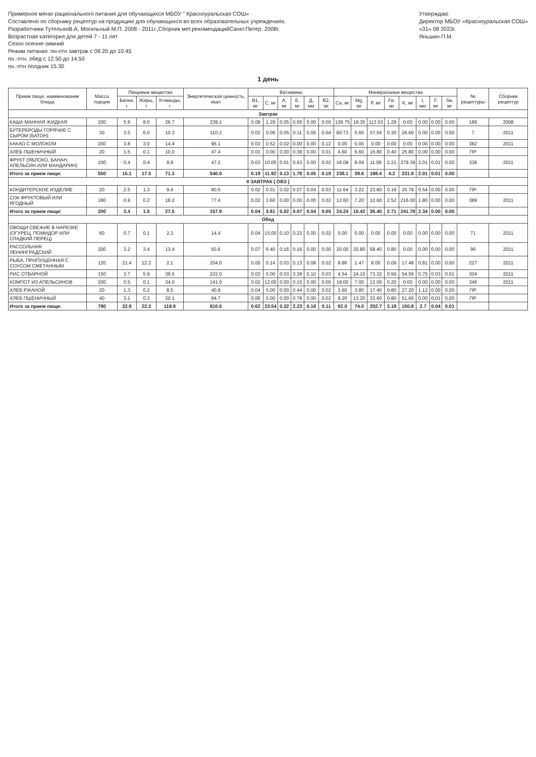Примерное меню рационального питания для обучающихся МБОУ " Красноуральская СОШ»
Составлено по сборнику рецептур на продукцию для обучающихся во всех образовательных учреждениях.
Разработчики ТутельянВ.А, Могильный М.П. 2008 - 2011г.,Сборник мет.рекомендацийСанкт.Питер. 2008г.
Возрастная категория для детей 7 - 11 лет
Сезон осенне-зимний
Режим питания :пн-птн завтрак с 09.20 до 10.45
пн.-птн. обед с 12.50 до 14.50
пн.-птн полдник 15.30
Утверждаю
Директор МБОУ «Красноуральская СОШ»
«31» 08 2023г.
Яньшин П.М.
1 день
| Прием пищи, наименование блюда | Масса порции | Пищевые вещества | | | Энергетическая ценность, ккал | Витамины | | | | | | Минеральные вещества | | | | | | | | № рецептуры | Сборник рецептур |
| --- | --- | --- | --- | --- | --- | --- | --- | --- | --- | --- | --- | --- | --- | --- | --- | --- | --- | --- | --- | --- | --- |
| | | Белки, г | Жиры, г | Углеводы, г | | B1, мг | C, мг | A, мг | E, мг | Д, мкг | B2, мг | Ca, мг | Mg, мг | P, мг | Fe, мг | K, мг | I, мкг | F, мг | Se, мг | | |
| Завтрак | | | | | | | | | | | | | | | | | | | | | |
| КАША МАННАЯ ЖИДКАЯ | 200 | 5.9 | 8.0 | 26.7 | 239.1 | 0.08 | 1.29 | 0.05 | 0.65 | 0.00 | 0.00 | 136.75 | 19.35 | 113.53 | 1.29 | 0.00 | 0.00 | 0.00 | 0.00 | 189 | 2008 |
| БУТЕРБРОДЫ ГОРЯЧИЕ С СЫРОМ (БАТОН) | 30 | 3.5 | 6.0 | 10.3 | 110.2 | 0.02 | 0.06 | 0.05 | 0.11 | 0.05 | 0.04 | 80.73 | 5.65 | 57.04 | 0.30 | 26.60 | 0.00 | 0.00 | 0.00 | 7 | 2011 |
| КАКАО С МОЛОКОМ | 200 | 3.8 | 3.0 | 14.4 | 96.1 | 0.03 | 0.52 | 0.02 | 0.00 | 0.00 | 0.12 | 0.00 | 0.00 | 0.00 | 0.00 | 0.00 | 0.00 | 0.00 | 0.00 | 382 | 2011 |
| ХЛЕБ ПШЕНИЧНЫЙ | 20 | 1.5 | 0.1 | 10.0 | 47.4 | 0.03 | 0.00 | 0.00 | 0.39 | 0.00 | 0.01 | 4.60 | 6.60 | 16.80 | 0.40 | 25.80 | 0.00 | 0.00 | 0.00 | ПР | |
| ФРУКТ (ЯБЛОКО, БАНАН, АПЕЛЬСИН ИЛИ МАНДАРИН) | 100 | 0.4 | 0.4 | 9.9 | 47.2 | 0.03 | 10.05 | 0.01 | 0.63 | 0.00 | 0.02 | 16.08 | 8.04 | 11.06 | 2.21 | 279.39 | 2.01 | 0.01 | 0.00 | 338 | 2011 |
| Итого за прием пищи: | 550 | 15.1 | 17.5 | 71.3 | 540.0 | 0.19 | 11.92 | 0.13 | 1.78 | 0.05 | 0.19 | 238.1 | 39.6 | 198.4 | 4.2 | 331.8 | 2.01 | 0.01 | 0.00 | | |
| II ЗАВТРАК ( ОВЗ ) | | | | | | | | | | | | | | | | | | | | | |
| КОНДИТЕРСКОЕ ИЗДЕЛИЕ | 20 | 2.5 | 1.3 | 9.4 | 80.5 | 0.02 | 0.01 | 0.02 | 0.07 | 0.04 | 0.03 | 11.64 | 3.22 | 23.80 | 0.19 | 25.78 | 0.54 | 0.00 | 0.00 | ПР | |
| СОК ФРУКТОВЫЙ ИЛИ ЯГОДНЫЙ | 180 | 0.9 | 0.2 | 18.2 | 77.4 | 0.02 | 3.60 | 0.00 | 0.00 | 0.00 | 0.02 | 12.60 | 7.20 | 12.60 | 2.52 | 216.00 | 1.80 | 0.00 | 0.00 | 389 | 2011 |
| Итого за прием пищи: | 200 | 3.4 | 1.5 | 27.5 | 157.9 | 0.04 | 3.61 | 0.02 | 0.07 | 0.04 | 0.05 | 24.24 | 10.42 | 36.40 | 2.71 | 241.78 | 2.34 | 0.00 | 0.00 | | |
| Обед | | | | | | | | | | | | | | | | | | | | | |
| ОВОЩИ СВЕЖИЕ В НАРЕЗКЕ (ОГУРЕЦ, ПОМИДОР ИЛИ СЛАДКИЙ ПЕРЕЦ) | 60 | 0.7 | 0.1 | 2.3 | 14.4 | 0.04 | 15.00 | 0.10 | 0.23 | 0.00 | 0.02 | 0.00 | 0.00 | 0.00 | 0.00 | 0.00 | 0.00 | 0.00 | 0.00 | 71 | 2011 |
| РАССОЛЬНИК ЛЕНИНГРАДСКИЙ | 200 | 2.2 | 3.4 | 13.4 | 93.6 | 0.07 | 6.40 | 0.16 | 0.16 | 0.00 | 0.00 | 20.00 | 20.80 | 58.40 | 0.80 | 0.00 | 0.00 | 0.00 | 0.00 | 96 | 2011 |
| РЫБА, ПРИПУЩЕННАЯ С СОУСОМ СМЕТАННЫМ | 120 | 21.4 | 12.2 | 2.1 | 204.0 | 0.00 | 0.14 | 0.03 | 0.13 | 0.08 | 0.02 | 8.86 | 1.47 | 8.00 | 0.09 | 17.48 | 0.81 | 0.00 | 0.00 | 227 | 2011 |
| РИС ОТВАРНОЙ | 150 | 3.7 | 5.9 | 38.5 | 222.0 | 0.03 | 0.00 | 0.03 | 0.39 | 0.10 | 0.03 | 4.54 | 24.10 | 73.32 | 0.50 | 54.56 | 0.75 | 0.03 | 0.01 | 304 | 2011 |
| КОМПОТ ИЗ АПЕЛЬСИНОВ | 200 | 0.5 | 0.1 | 34.0 | 141.0 | 0.02 | 12.00 | 0.00 | 0.10 | 0.00 | 0.00 | 18.00 | 7.00 | 12.00 | 0.20 | 0.00 | 0.00 | 0.00 | 0.00 | 346 | 2011 |
| ХЛЕБ РЖАНОЙ | 20 | 1.3 | 0.2 | 8.5 | 40.8 | 0.04 | 0.00 | 0.00 | 0.44 | 0.00 | 0.02 | 3.60 | 3.80 | 17.40 | 0.80 | 27.20 | 1.12 | 0.00 | 0.00 | ПР | |
| ХЛЕБ ПШЕНИЧНЫЙ | 40 | 3.1 | 0.3 | 20.1 | 94.7 | 0.06 | 0.00 | 0.00 | 0.78 | 0.00 | 0.02 | 9.20 | 13.20 | 33.60 | 0.80 | 51.60 | 0.00 | 0.01 | 0.00 | ПР | |
| Итого за прием пищи: | 790 | 32.9 | 22.2 | 118.9 | 810.5 | 0.62 | 33.54 | 0.32 | 2.23 | 0.18 | 0.11 | 62.0 | 74.0 | 202.7 | 3.19 | 150.8 | 2.7 | 0.04 | 0.01 | | |